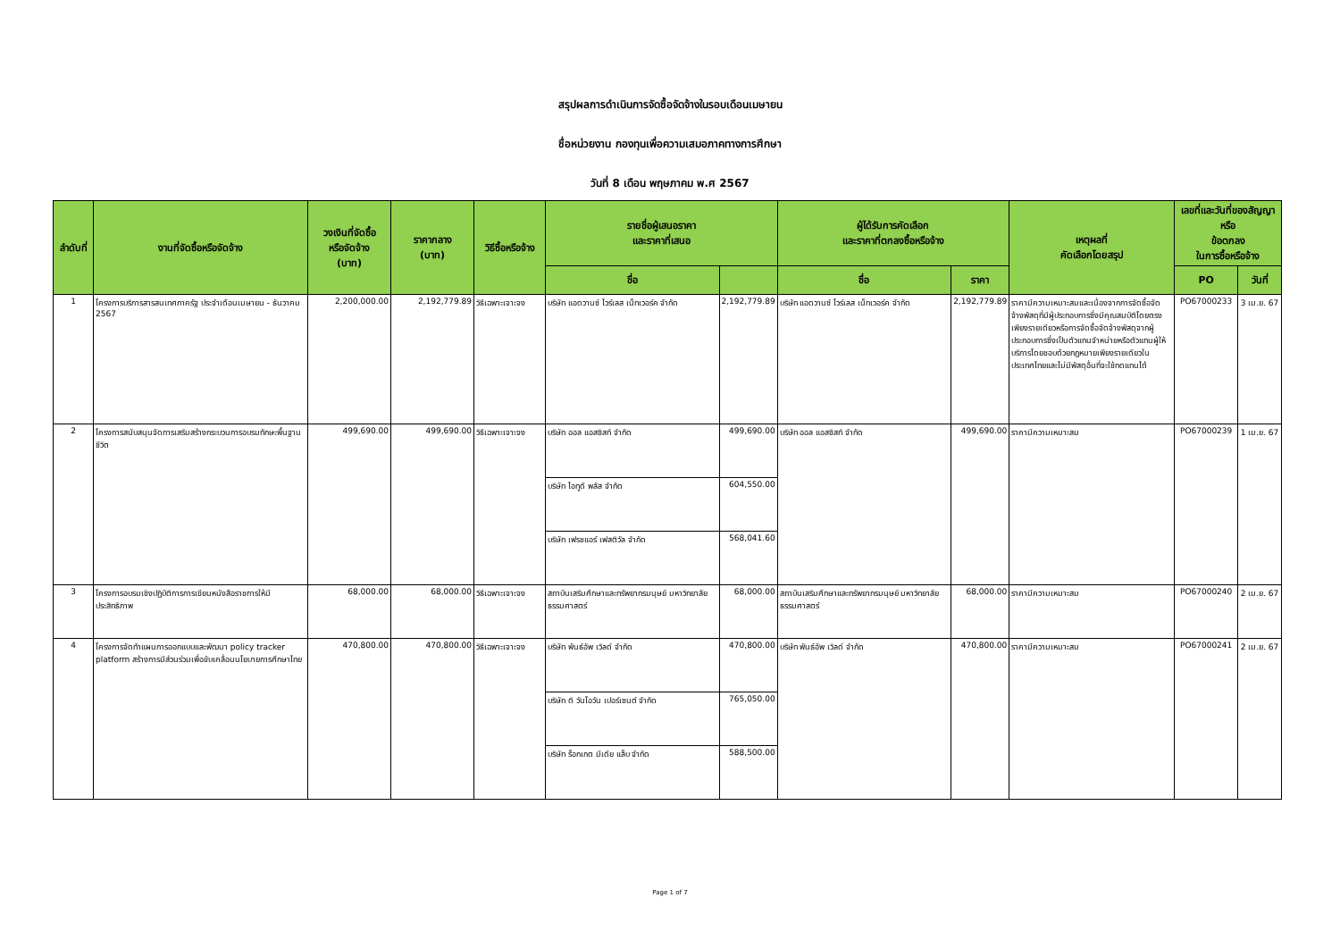สรุปผลการดำเนินการจัดซื้อจัดจ้างในรอบเดือนเมษายน
ชื่อหน่วยงาน กองทุนเพื่อความเสมอภาคทางการศึกษา
วันที่ 8 เดือน พฤษภาคม พ.ศ 2567
| ลำดับที่ | งานที่จัดซื้อหรือจัดจ้าง | วงเงินที่จัดซื้อ หรือจัดจ้าง (บาท) | ราคากลาง (บาท) | วิธีซื้อหรือจ้าง | รายชื่อผู้เสนอราคา และราคาที่เสนอ | | ผู้ได้รับการคัดเลือก และราคาที่ตกลงซื้อหรือจ้าง | | เหตุผลที่ คัดเลือกโดยสรุป | เลขที่และวันที่ของสัญญาหรือ ข้อตกลง ในการซื้อหรือจ้าง | |
| --- | --- | --- | --- | --- | --- | --- | --- | --- | --- | --- | --- |
| | | | | | ชื่อ | | ชื่อ | ราคา | | PO | วันที่ |
| 1 | โครงการบริการสารสนเทศภาครัฐ ประจำเดือนเมษายน - ธันวาคม 2567 | 2,200,000.00 | 2,192,779.89 | วิธีเฉพาะเจาะจง | บริษัท แอดวานซ์ ไวร์เลส เน็ทเวอร์ค จำกัด | 2,192,779.89 | บริษัท แอดวานซ์ ไวร์เลส เน็ทเวอร์ค จำกัด | 2,192,779.89 | ราคามีความเหมาะสมและเนื่องจากการจัดซื้อจัดจ้างพัสดุที่มีผู้ประกอบการซึ่งมีคุณสมบัติโดยตรงเพียงรายเดียวหรือการจัดซื้อจัดจ้างพัสดุจากผู้ประกอบการซึ่งเป็นตัวแทนจำหน่ายหรือตัวแทนผู้ให้บริการโดยชอบด้วยกฎหมายเพียงรายเดียวในประเทศไทยและไม่มีพัสดุอื่นที่จะใช้ทดแทนได้ | PO67000233 | 3 เม.ย. 67 |
| 2 | โครงการสนับสนุนจัดการเสริมสร้างกระบวนการอบรมทักษะพื้นฐานชีวิต | 499,690.00 | 499,690.00 | วิธีเฉพาะเจาะจง | บริษัท ออล แอสซิสท์ จำกัด | 499,690.00 | บริษัท ออล แอสซิสท์ จำกัด | 499,690.00 | ราคามีความเหมาะสม | PO67000239 | 1 เม.ย. 67 |
| | | | | | บริษัท ไอทูดี พลัส จำกัด | 604,550.00 | | | | | |
| | | | | | บริษัท เฟรชแอร์ เฟสติวัล จำกัด | 568,041.60 | | | | | |
| 3 | โครงการอบรมเชิงปฏิบัติการการเขียนหนังสือราชการให้มีประสิทธิภาพ | 68,000.00 | 68,000.00 | วิธีเฉพาะเจาะจง | สถาบันเสริมศึกษาและทรัพยากรมนุษย์ มหาวิทยาลัยธรรมศาสตร์ | 68,000.00 | สถาบันเสริมศึกษาและทรัพยากรมนุษย์ มหาวิทยาลัยธรรมศาสตร์ | 68,000.00 | ราคามีความเหมาะสม | PO67000240 | 2 เม.ย. 67 |
| 4 | โครงการจัดทำแผนการออกแบบและพัฒนา policy tracker platform สร้างการมีส่วนร่วมเพื่อขับเคลื่อนนโยบายการศึกษาไทย | 470,800.00 | 470,800.00 | วิธีเฉพาะเจาะจง | บริษัท พันธ์อัพ เวิลด์ จำกัด | 470,800.00 | บริษัท พันธ์อัพ เวิลด์ จำกัด | 470,800.00 | ราคามีความเหมาะสม | PO67000241 | 2 เม.ย. 67 |
| | | | | | บริษัท ดิ วันโอวัน เปอร์เซนต์ จำกัด | 765,050.00 | | | | | |
| | | | | | บริษัท ร็อกเกต มีเดีย แล็บ จำกัด | 588,500.00 | | | | | |
Page 1 of 7